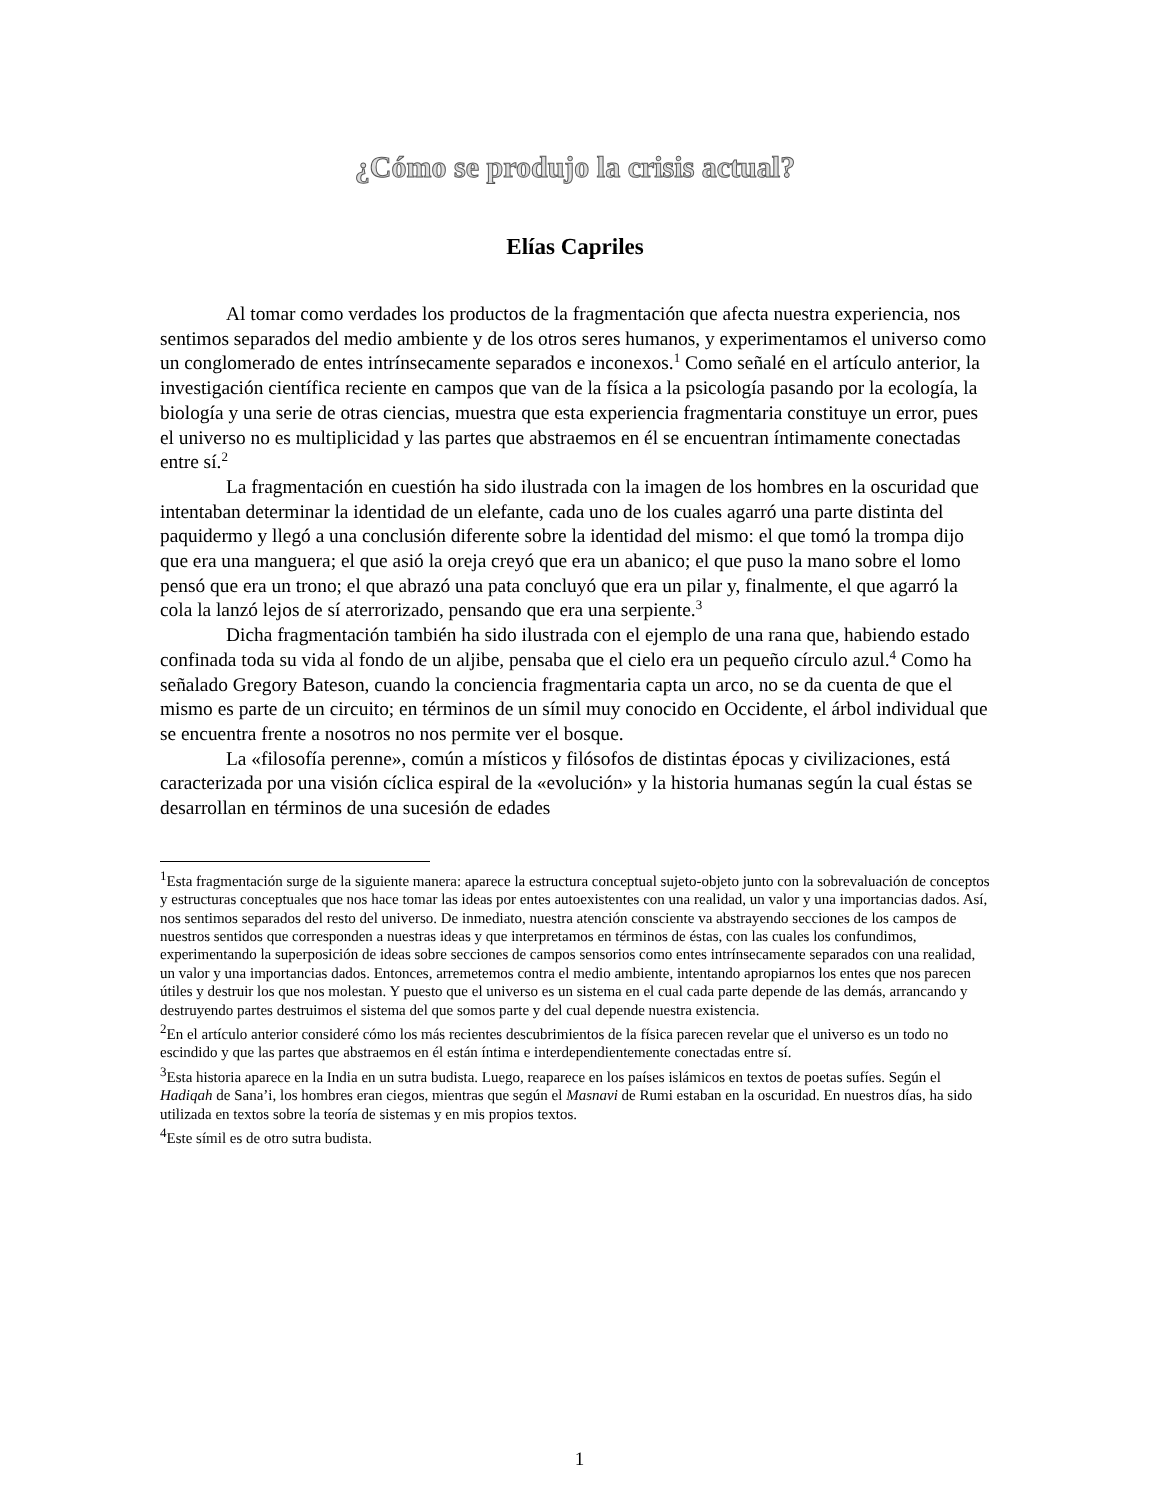¿Cómo se produjo la crisis actual?
Elías Capriles
Al tomar como verdades los productos de la fragmentación que afecta nuestra experiencia, nos sentimos separados del medio ambiente y de los otros seres humanos, y experimentamos el universo como un conglomerado de entes intrínsecamente separados e inconexos.<sup>1</sup> Como señalé en el artículo anterior, la investigación científica reciente en campos que van de la física a la psicología pasando por la ecología, la biología y una serie de otras ciencias, muestra que esta experiencia fragmentaria constituye un error, pues el universo no es multiplicidad y las partes que abstraemos en él se encuentran íntimamente conectadas entre sí.<sup>2</sup>
La fragmentación en cuestión ha sido ilustrada con la imagen de los hombres en la oscuridad que intentaban determinar la identidad de un elefante, cada uno de los cuales agarró una parte distinta del paquidermo y llegó a una conclusión diferente sobre la identidad del mismo: el que tomó la trompa dijo que era una manguera; el que asió la oreja creyó que era un abanico; el que puso la mano sobre el lomo pensó que era un trono; el que abrazó una pata concluyó que era un pilar y, finalmente, el que agarró la cola la lanzó lejos de sí aterrorizado, pensando que era una serpiente.<sup>3</sup>
Dicha fragmentación también ha sido ilustrada con el ejemplo de una rana que, habiendo estado confinada toda su vida al fondo de un aljibe, pensaba que el cielo era un pequeño círculo azul.<sup>4</sup> Como ha señalado Gregory Bateson, cuando la conciencia fragmentaria capta un arco, no se da cuenta de que el mismo es parte de un circuito; en términos de un símil muy conocido en Occidente, el árbol individual que se encuentra frente a nosotros no nos permite ver el bosque.
La «filosofía perenne», común a místicos y filósofos de distintas épocas y civilizaciones, está caracterizada por una visión cíclica espiral de la «evolución» y la historia humanas según la cual éstas se desarrollan en términos de una sucesión de edades
<sup>1</sup> Esta fragmentación surge de la siguiente manera: aparece la estructura conceptual sujeto-objeto junto con la sobrevaluación de conceptos y estructuras conceptuales que nos hace tomar las ideas por entes autoexistentes con una realidad, un valor y una importancias dados. Así, nos sentimos separados del resto del universo. De inmediato, nuestra atención consciente va abstrayendo secciones de los campos de nuestros sentidos que corresponden a nuestras ideas y que interpretamos en términos de éstas, con las cuales los confundimos, experimentando la superposición de ideas sobre secciones de campos sensorios como entes intrínsecamente separados con una realidad, un valor y una importancias dados. Entonces, arremetemos contra el medio ambiente, intentando apropiarnos los entes que nos parecen útiles y destruir los que nos molestan. Y puesto que el universo es un sistema en el cual cada parte depende de las demás, arrancando y destruyendo partes destruimos el sistema del que somos parte y del cual depende nuestra existencia.
<sup>2</sup> En el artículo anterior consideré cómo los más recientes descubrimientos de la física parecen revelar que el universo es un todo no escindido y que las partes que abstraemos en él están íntima e interdependientemente conectadas entre sí.
<sup>3</sup> Esta historia aparece en la India en un sutra budista. Luego, reaparece en los países islámicos en textos de poetas sufíes. Según el Hadiqah de Sana’i, los hombres eran ciegos, mientras que según el Masnavi de Rumi estaban en la oscuridad. En nuestros días, ha sido utilizada en textos sobre la teoría de sistemas y en mis propios textos.
<sup>4</sup> Este símil es de otro sutra budista.
1